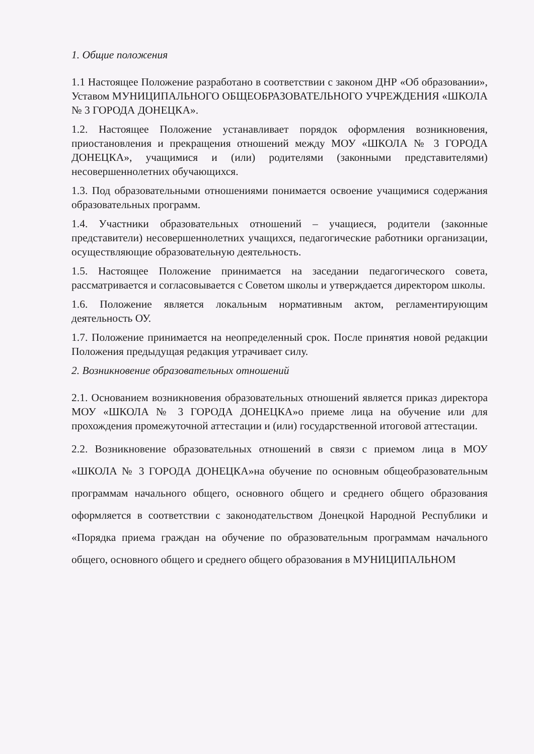1. Общие положения
1.1 Настоящее Положение разработано в соответствии с законом ДНР «Об образовании», Уставом МУНИЦИПАЛЬНОГО ОБЩЕОБРАЗОВАТЕЛЬНОГО УЧРЕЖДЕНИЯ «ШКОЛА № 3 ГОРОДА ДОНЕЦКА».
1.2. Настоящее Положение устанавливает порядок оформления возникновения, приостановления и прекращения отношений между МОУ «ШКОЛА № 3 ГОРОДА ДОНЕЦКА», учащимися и (или) родителями (законными представителями) несовершеннолетних обучающихся.
1.3. Под образовательными отношениями понимается освоение учащимися содержания образовательных программ.
1.4. Участники образовательных отношений – учащиеся, родители (законные представители) несовершеннолетних учащихся, педагогические работники организации, осуществляющие образовательную деятельность.
1.5. Настоящее Положение принимается на заседании педагогического совета, рассматривается и согласовывается с Советом школы и утверждается директором школы.
1.6. Положение является локальным нормативным актом, регламентирующим деятельность ОУ.
1.7. Положение принимается на неопределенный срок. После принятия новой редакции Положения предыдущая редакция утрачивает силу.
2. Возникновение образовательных отношений
2.1. Основанием возникновения образовательных отношений является приказ директора МОУ «ШКОЛА № 3 ГОРОДА ДОНЕЦКА»о приеме лица на обучение или для прохождения промежуточной аттестации и (или) государственной итоговой аттестации.
2.2. Возникновение образовательных отношений в связи с приемом лица в МОУ «ШКОЛА № 3 ГОРОДА ДОНЕЦКА»на обучение по основным общеобразовательным программам начального общего, основного общего и среднего общего образования оформляется в соответствии с законодательством Донецкой Народной Республики и «Порядка приема граждан на обучение по образовательным программам начального общего, основного общего и среднего общего образования в МУНИЦИПАЛЬНОМ